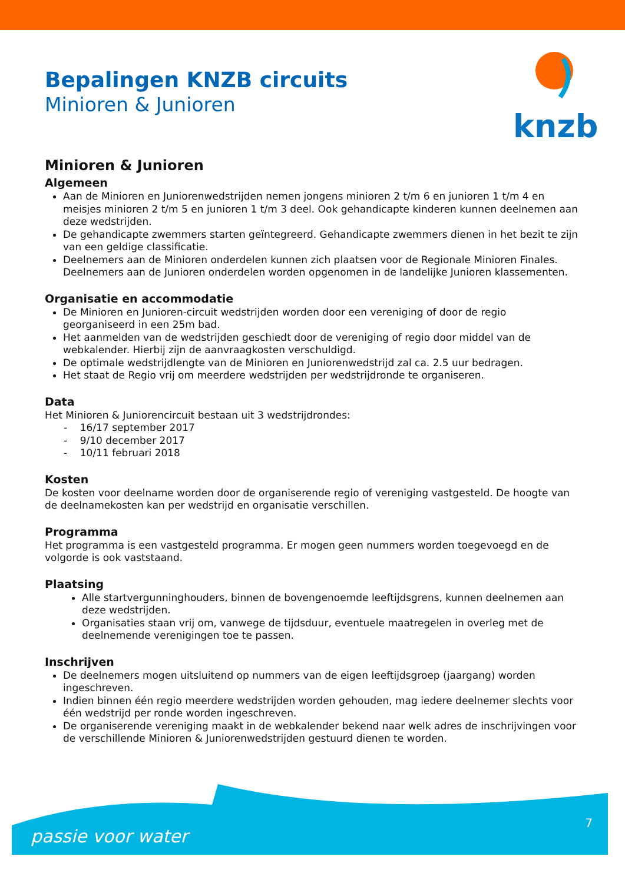knzb
Bepalingen KNZB circuits
Minioren & Junioren
Minioren & Junioren
Algemeen
Aan de Minioren en Juniorenwedstrijden nemen jongens minioren 2 t/m 6 en junioren 1 t/m 4 en meisjes minioren 2 t/m 5 en junioren 1 t/m 3 deel. Ook gehandicapte kinderen kunnen deelnemen aan deze wedstrijden.
De gehandicapte zwemmers starten geïntegreerd. Gehandicapte zwemmers dienen in het bezit te zijn van een geldige classificatie.
Deelnemers aan de Minioren onderdelen kunnen zich plaatsen voor de Regionale Minioren Finales. Deelnemers aan de Junioren onderdelen worden opgenomen in de landelijke Junioren klassementen.
Organisatie en accommodatie
De Minioren en Junioren-circuit wedstrijden worden door een vereniging of door de regio georganiseerd in een 25m bad.
Het aanmelden van de wedstrijden geschiedt door de vereniging of regio door middel van de webkalender. Hierbij zijn de aanvraagkosten verschuldigd.
De optimale wedstrijdlengte van de Minioren en Juniorenwedstrijd zal ca. 2.5 uur bedragen.
Het staat de Regio vrij om meerdere wedstrijden per wedstrijdronde te organiseren.
Data
Het Minioren & Juniorencircuit bestaan uit 3 wedstrijdrondes:
- 16/17 september 2017
- 9/10 december 2017
- 10/11 februari 2018
Kosten
De kosten voor deelname worden door de organiserende regio of vereniging vastgesteld. De hoogte van de deelnamekosten kan per wedstrijd en organisatie verschillen.
Programma
Het programma is een vastgesteld programma. Er mogen geen nummers worden toegevoegd en de volgorde is ook vaststaand.
Plaatsing
Alle startvergunninghouders, binnen de bovengenoemde leeftijdsgrens, kunnen deelnemen aan deze wedstrijden.
Organisaties staan vrij om, vanwege de tijdsduur, eventuele maatregelen in overleg met de deelnemende verenigingen toe te passen.
Inschrijven
De deelnemers mogen uitsluitend op nummers van de eigen leeftijdsgroep (jaargang) worden ingeschreven.
Indien binnen één regio meerdere wedstrijden worden gehouden, mag iedere deelnemer slechts voor één wedstrijd per ronde worden ingeschreven.
De organiserende vereniging maakt in de webkalender bekend naar welk adres de inschrijvingen voor de verschillende Minioren & Juniorenwedstrijden gestuurd dienen te worden.
passie voor water
7